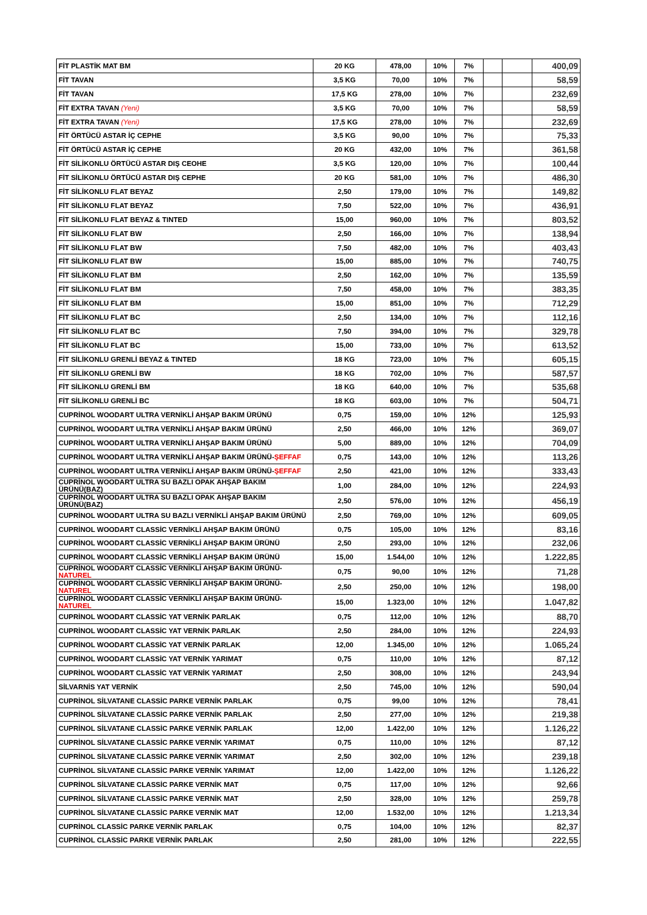| FİT PLASTİK MAT BM | 20 KG | 478,00 | 10% | 7% | | | 400,09 |
| FİT TAVAN | 3,5 KG | 70,00 | 10% | 7% | | | 58,59 |
| FİT TAVAN | 17,5 KG | 278,00 | 10% | 7% | | | 232,69 |
| FİT EXTRA TAVAN (Yeni) | 3,5 KG | 70,00 | 10% | 7% | | | 58,59 |
| FİT EXTRA TAVAN (Yeni) | 17,5 KG | 278,00 | 10% | 7% | | | 232,69 |
| FİT ÖRTÜCÜ ASTAR İÇ CEPHE | 3,5 KG | 90,00 | 10% | 7% | | | 75,33 |
| FİT ÖRTÜCÜ ASTAR İÇ CEPHE | 20 KG | 432,00 | 10% | 7% | | | 361,58 |
| FİT SİLİKONLU ÖRTÜCÜ ASTAR DIŞ CEOHE | 3,5 KG | 120,00 | 10% | 7% | | | 100,44 |
| FİT SİLİKONLU ÖRTÜCÜ ASTAR DIŞ CEPHE | 20 KG | 581,00 | 10% | 7% | | | 486,30 |
| FİT SİLİKONLU FLAT BEYAZ | 2,50 | 179,00 | 10% | 7% | | | 149,82 |
| FİT SİLİKONLU FLAT BEYAZ | 7,50 | 522,00 | 10% | 7% | | | 436,91 |
| FİT SİLİKONLU FLAT BEYAZ & TINTED | 15,00 | 960,00 | 10% | 7% | | | 803,52 |
| FİT SİLİKONLU FLAT BW | 2,50 | 166,00 | 10% | 7% | | | 138,94 |
| FİT SİLİKONLU FLAT BW | 7,50 | 482,00 | 10% | 7% | | | 403,43 |
| FİT SİLİKONLU FLAT BW | 15,00 | 885,00 | 10% | 7% | | | 740,75 |
| FİT SİLİKONLU FLAT BM | 2,50 | 162,00 | 10% | 7% | | | 135,59 |
| FİT SİLİKONLU FLAT BM | 7,50 | 458,00 | 10% | 7% | | | 383,35 |
| FİT SİLİKONLU FLAT BM | 15,00 | 851,00 | 10% | 7% | | | 712,29 |
| FİT SİLİKONLU FLAT BC | 2,50 | 134,00 | 10% | 7% | | | 112,16 |
| FİT SİLİKONLU FLAT BC | 7,50 | 394,00 | 10% | 7% | | | 329,78 |
| FİT SİLİKONLU FLAT BC | 15,00 | 733,00 | 10% | 7% | | | 613,52 |
| FİT SİLİKONLU GRENLİ BEYAZ & TINTED | 18 KG | 723,00 | 10% | 7% | | | 605,15 |
| FİT SİLİKONLU GRENLİ BW | 18 KG | 702,00 | 10% | 7% | | | 587,57 |
| FİT SİLİKONLU GRENLİ BM | 18 KG | 640,00 | 10% | 7% | | | 535,68 |
| FİT SİLİKONLU GRENLİ BC | 18 KG | 603,00 | 10% | 7% | | | 504,71 |
| CUPRİNOL WOODART ULTRA VERNİKLİ AHŞAP BAKIM ÜRÜNÜ | 0,75 | 159,00 | 10% | 12% | | | 125,93 |
| CUPRİNOL WOODART ULTRA VERNİKLİ AHŞAP BAKIM ÜRÜNÜ | 2,50 | 466,00 | 10% | 12% | | | 369,07 |
| CUPRİNOL WOODART ULTRA VERNİKLİ AHŞAP BAKIM ÜRÜNÜ | 5,00 | 889,00 | 10% | 12% | | | 704,09 |
| CUPRİNOL WOODART ULTRA VERNİKLİ AHŞAP BAKIM ÜRÜNÜ- ŞEFFAF | 0,75 | 143,00 | 10% | 12% | | | 113,26 |
| CUPRİNOL WOODART ULTRA VERNİKLİ AHŞAP BAKIM ÜRÜNÜ- ŞEFFAF | 2,50 | 421,00 | 10% | 12% | | | 333,43 |
| CUPRİNOL WOODART ULTRA SU BAZLI OPAK AHŞAP BAKIM ÜRÜNÜ(BAZ) | 1,00 | 284,00 | 10% | 12% | | | 224,93 |
| CUPRİNOL WOODART ULTRA SU BAZLI OPAK AHŞAP BAKIM ÜRÜNÜ(BAZ) | 2,50 | 576,00 | 10% | 12% | | | 456,19 |
| CUPRİNOL WOODART ULTRA SU BAZLI VERNİKLİ AHŞAP BAKIM ÜRÜNÜ | 2,50 | 769,00 | 10% | 12% | | | 609,05 |
| CUPRİNOL WOODART CLASSİC VERNİKLİ AHŞAP BAKIM ÜRÜNÜ | 0,75 | 105,00 | 10% | 12% | | | 83,16 |
| CUPRİNOL WOODART CLASSİC VERNİKLİ AHŞAP BAKIM ÜRÜNÜ | 2,50 | 293,00 | 10% | 12% | | | 232,06 |
| CUPRİNOL WOODART CLASSİC VERNİKLİ AHŞAP BAKIM ÜRÜNÜ | 15,00 | 1.544,00 | 10% | 12% | | | 1.222,85 |
| CUPRİNOL WOODART CLASSİC VERNİKLİ AHŞAP BAKIM ÜRÜNÜ- NATUREL | 0,75 | 90,00 | 10% | 12% | | | 71,28 |
| CUPRİNOL WOODART CLASSİC VERNİKLİ AHŞAP BAKIM ÜRÜNÜ- NATUREL | 2,50 | 250,00 | 10% | 12% | | | 198,00 |
| CUPRİNOL WOODART CLASSİC VERNİKLİ AHŞAP BAKIM ÜRÜNÜ- NATUREL | 15,00 | 1.323,00 | 10% | 12% | | | 1.047,82 |
| CUPRİNOL WOODART CLASSİC YAT VERNİK PARLAK | 0,75 | 112,00 | 10% | 12% | | | 88,70 |
| CUPRİNOL WOODART CLASSİC YAT VERNİK PARLAK | 2,50 | 284,00 | 10% | 12% | | | 224,93 |
| CUPRİNOL WOODART CLASSİC YAT VERNİK PARLAK | 12,00 | 1.345,00 | 10% | 12% | | | 1.065,24 |
| CUPRİNOL WOODART CLASSİC YAT VERNİK YARIMAT | 0,75 | 110,00 | 10% | 12% | | | 87,12 |
| CUPRİNOL WOODART CLASSİC YAT VERNİK YARIMAT | 2,50 | 308,00 | 10% | 12% | | | 243,94 |
| SİLVARNİS YAT VERNİK | 2,50 | 745,00 | 10% | 12% | | | 590,04 |
| CUPRİNOL SİLVATANE CLASSİC PARKE VERNİK PARLAK | 0,75 | 99,00 | 10% | 12% | | | 78,41 |
| CUPRİNOL SİLVATANE CLASSİC PARKE VERNİK PARLAK | 2,50 | 277,00 | 10% | 12% | | | 219,38 |
| CUPRİNOL SİLVATANE CLASSİC PARKE VERNİK PARLAK | 12,00 | 1.422,00 | 10% | 12% | | | 1.126,22 |
| CUPRİNOL SİLVATANE CLASSİC PARKE VERNİK YARIMAT | 0,75 | 110,00 | 10% | 12% | | | 87,12 |
| CUPRİNOL SİLVATANE CLASSİC PARKE VERNİK YARIMAT | 2,50 | 302,00 | 10% | 12% | | | 239,18 |
| CUPRİNOL SİLVATANE CLASSİC PARKE VERNİK YARIMAT | 12,00 | 1.422,00 | 10% | 12% | | | 1.126,22 |
| CUPRİNOL SİLVATANE CLASSİC PARKE VERNİK MAT | 0,75 | 117,00 | 10% | 12% | | | 92,66 |
| CUPRİNOL SİLVATANE CLASSİC PARKE VERNİK MAT | 2,50 | 328,00 | 10% | 12% | | | 259,78 |
| CUPRİNOL SİLVATANE CLASSİC PARKE VERNİK MAT | 12,00 | 1.532,00 | 10% | 12% | | | 1.213,34 |
| CUPRİNOL CLASSİC PARKE VERNİK PARLAK | 0,75 | 104,00 | 10% | 12% | | | 82,37 |
| CUPRİNOL CLASSİC PARKE VERNİK PARLAK | 2,50 | 281,00 | 10% | 12% | | | 222,55 |